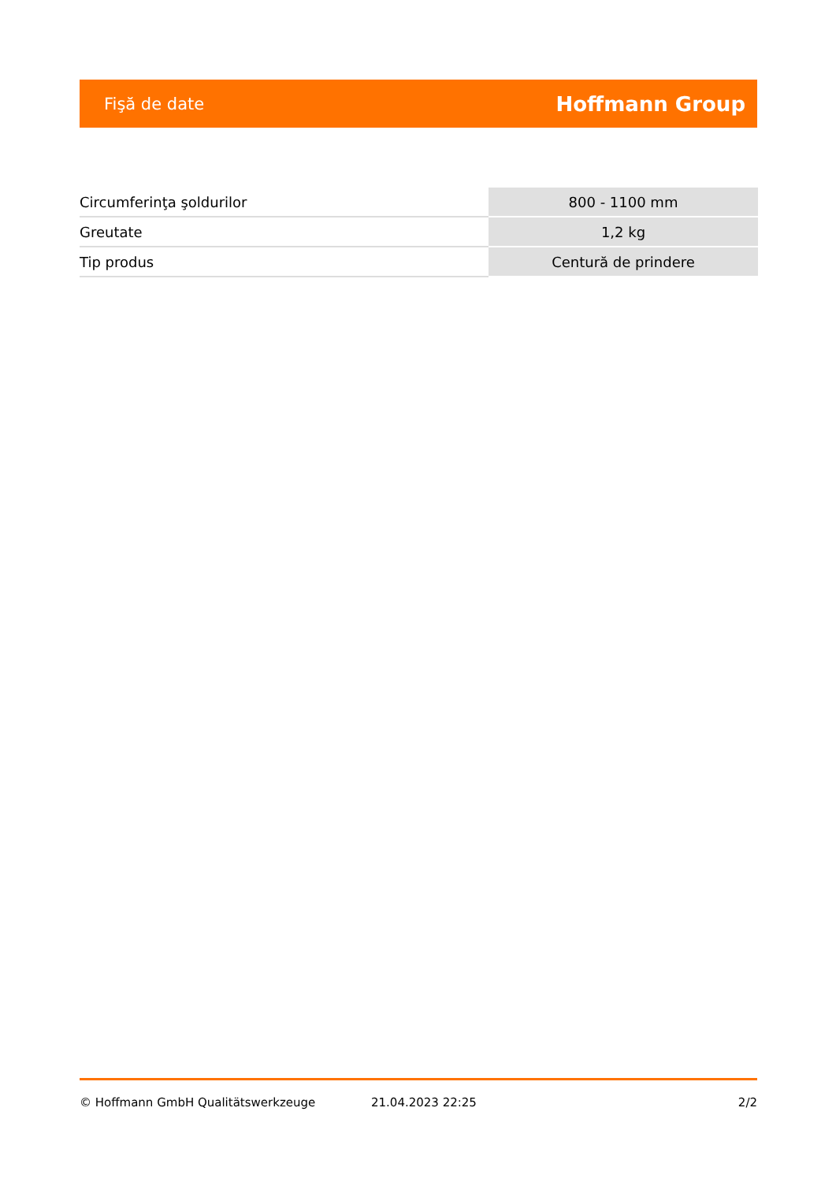Fişă de date Hoffmann Group
| Circumferinţa şoldurilor | 800 - 1100 mm |
| Greutate | 1,2 kg |
| Tip produs | Centură de prindere |
© Hoffmann GmbH Qualitätswerkzeuge 21.04.2023 22:25 2/2